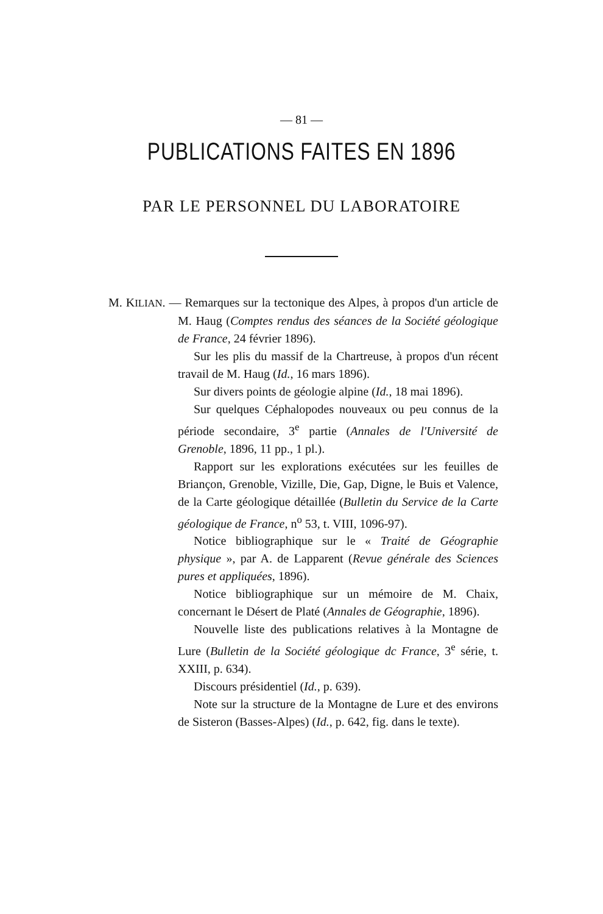— 81 —
PUBLICATIONS FAITES EN 1896
PAR LE PERSONNEL DU LABORATOIRE
M. KILIAN. — Remarques sur la tectonique des Alpes, à propos d'un article de M. Haug (Comptes rendus des séances de la Société géologique de France, 24 février 1896).
Sur les plis du massif de la Chartreuse, à propos d'un récent travail de M. Haug (Id., 16 mars 1896).
Sur divers points de géologie alpine (Id., 18 mai 1896).
Sur quelques Céphalopodes nouveaux ou peu connus de la période secondaire, 3<sup>e</sup> partie (Annales de l'Université de Grenoble, 1896, 11 pp., 1 pl.).
Rapport sur les explorations exécutées sur les feuilles de Briançon, Grenoble, Vizille, Die, Gap, Digne, le Buis et Valence, de la Carte géologique détaillée (Bulletin du Service de la Carte géologique de France, n<sup>o</sup> 53, t. VIII, 1096-97).
Notice bibliographique sur le « Traité de Géographie physique », par A. de Lapparent (Revue générale des Sciences pures et appliquées, 1896).
Notice bibliographique sur un mémoire de M. Chaix, concernant le Désert de Platé (Annales de Géographie, 1896).
Nouvelle liste des publications relatives à la Montagne de Lure (Bulletin de la Société géologique dc France, 3<sup>e</sup> série, t. XXIII, p. 634).
Discours présidentiel (Id., p. 639).
Note sur la structure de la Montagne de Lure et des environs de Sisteron (Basses-Alpes) (Id., p. 642, fig. dans le texte).